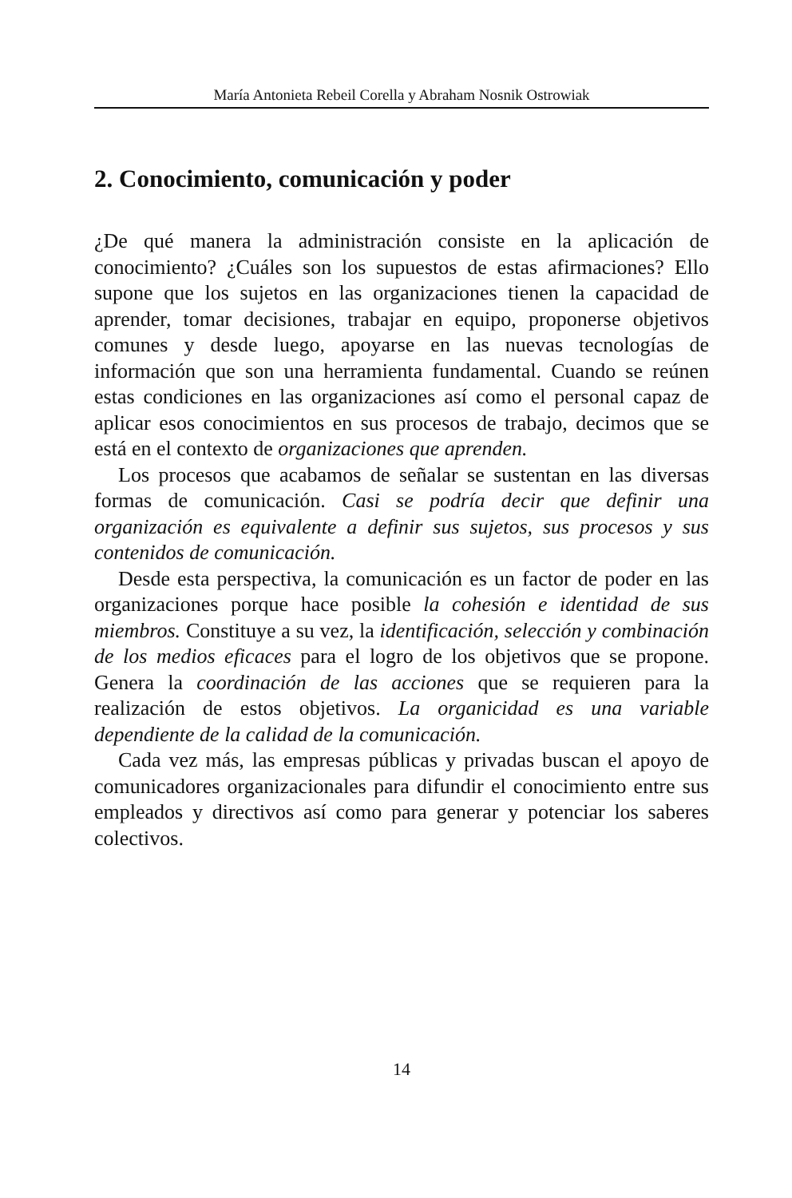María Antonieta Rebeil Corella y Abraham Nosnik Ostrowiak
2. Conocimiento, comunicación y poder
¿De qué manera la administración consiste en la aplicación de conocimiento? ¿Cuáles son los supuestos de estas afirmaciones? Ello supone que los sujetos en las organizaciones tienen la capacidad de aprender, tomar decisiones, trabajar en equipo, proponerse objetivos comunes y desde luego, apoyarse en las nuevas tecnologías de información que son una herramienta fundamental. Cuando se reúnen estas condiciones en las organizaciones así como el personal capaz de aplicar esos conocimientos en sus procesos de trabajo, decimos que se está en el contexto de organizaciones que aprenden.
Los procesos que acabamos de señalar se sustentan en las diversas formas de comunicación. Casi se podría decir que definir una organización es equivalente a definir sus sujetos, sus procesos y sus contenidos de comunicación.
Desde esta perspectiva, la comunicación es un factor de poder en las organizaciones porque hace posible la cohesión e identidad de sus miembros. Constituye a su vez, la identificación, selección y combinación de los medios eficaces para el logro de los objetivos que se propone. Genera la coordinación de las acciones que se requieren para la realización de estos objetivos. La organicidad es una variable dependiente de la calidad de la comunicación.
Cada vez más, las empresas públicas y privadas buscan el apoyo de comunicadores organizacionales para difundir el conocimiento entre sus empleados y directivos así como para generar y potenciar los saberes colectivos.
14